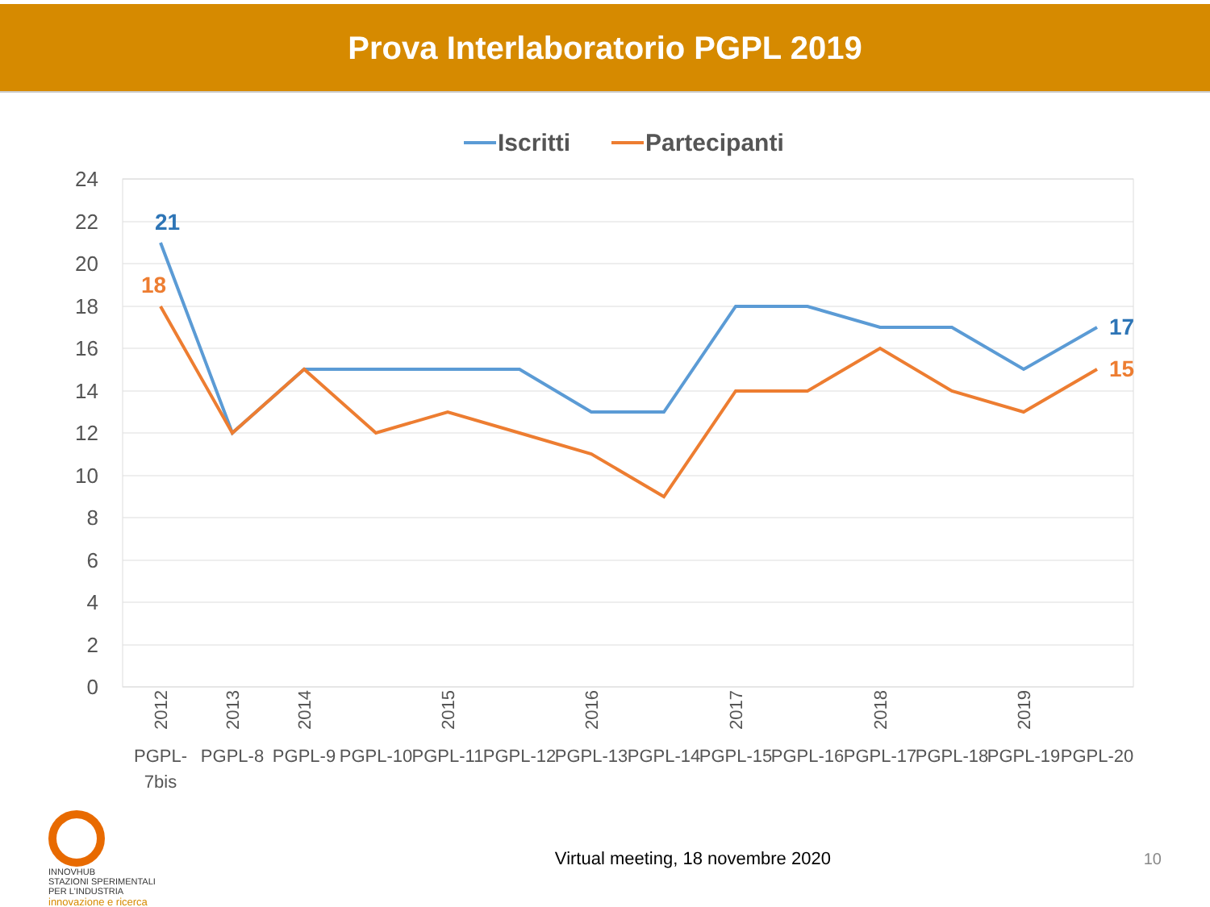Prova Interlaboratorio PGPL 2019
24
22
20
18
16
14
12
10
8
6
4
2
0
Iscritti
Partecipanti
21
18
17
15
PGPL-
7bis
PGPL-8
PGPL-9
PGPL-10
PGPL-11
PGPL-12
PGPL-13
PGPL-14
PGPL-15
PGPL-16
PGPL-17
PGPL-18
PGPL-19
PGPL-20
2012
2013
2014
2015
2016
2017
2018
2019
INNOVHUB
STAZIONI SPERIMENTALI
PER L'INDUSTRIA
innovazione e ricerca
Virtual meeting, 18 novembre 2020
10